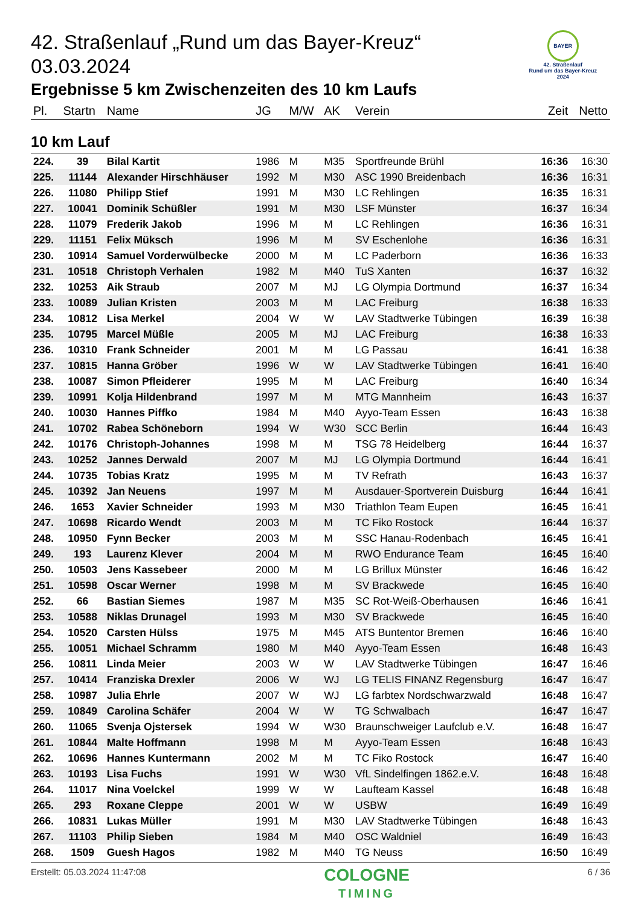42. Straßenlauf „Rund um das Bayer-Kreuz“ 03.03.2024
Ergebnisse 5 km Zwischenzeiten des 10 km Laufs
BAYER
42. Straßenlauf
Rund um das Bayer-Kreuz
2024
| Pl. | Startn | Name | JG | M/W | AK | Verein | Zeit | Netto |
| --- | --- | --- | --- | --- | --- | --- | --- | --- |
| 10 km Lauf | | | | | | | | |
| 224. | 39 | Bilal Kartit | 1986 | M | M35 | Sportfreunde Brühl | 16:36 | 16:30 |
| 225. | 11144 | Alexander Hirschhäuser | 1992 | M | M30 | ASC 1990 Breidenbach | 16:36 | 16:31 |
| 226. | 11080 | Philipp Stief | 1991 | M | M30 | LC Rehlingen | 16:35 | 16:31 |
| 227. | 10041 | Dominik Schüßler | 1991 | M | M30 | LSF Münster | 16:37 | 16:34 |
| 228. | 11079 | Frederik Jakob | 1996 | M | M | LC Rehlingen | 16:36 | 16:31 |
| 229. | 11151 | Felix Müksch | 1996 | M | M | SV Eschenlohe | 16:36 | 16:31 |
| 230. | 10914 | Samuel Vorderwülbecke | 2000 | M | M | LC Paderborn | 16:36 | 16:33 |
| 231. | 10518 | Christoph Verhalen | 1982 | M | M40 | TuS Xanten | 16:37 | 16:32 |
| 232. | 10253 | Aik Straub | 2007 | M | MJ | LG Olympia Dortmund | 16:37 | 16:34 |
| 233. | 10089 | Julian Kristen | 2003 | M | M | LAC Freiburg | 16:38 | 16:33 |
| 234. | 10812 | Lisa Merkel | 2004 | W | W | LAV Stadtwerke Tübingen | 16:39 | 16:38 |
| 235. | 10795 | Marcel Müßle | 2005 | M | MJ | LAC Freiburg | 16:38 | 16:33 |
| 236. | 10310 | Frank Schneider | 2001 | M | M | LG Passau | 16:41 | 16:38 |
| 237. | 10815 | Hanna Gröber | 1996 | W | W | LAV Stadtwerke Tübingen | 16:41 | 16:40 |
| 238. | 10087 | Simon Pfleiderer | 1995 | M | M | LAC Freiburg | 16:40 | 16:34 |
| 239. | 10991 | Kolja Hildenbrand | 1997 | M | M | MTG Mannheim | 16:43 | 16:37 |
| 240. | 10030 | Hannes Piffko | 1984 | M | M40 | Ayyo-Team Essen | 16:43 | 16:38 |
| 241. | 10702 | Rabea Schöneborn | 1994 | W | W30 | SCC Berlin | 16:44 | 16:43 |
| 242. | 10176 | Christoph-Johannes | 1998 | M | M | TSG 78 Heidelberg | 16:44 | 16:37 |
| 243. | 10252 | Jannes Derwald | 2007 | M | MJ | LG Olympia Dortmund | 16:44 | 16:41 |
| 244. | 10735 | Tobias Kratz | 1995 | M | M | TV Refrath | 16:43 | 16:37 |
| 245. | 10392 | Jan Neuens | 1997 | M | M | Ausdauer-Sportverein Duisburg | 16:44 | 16:41 |
| 246. | 1653 | Xavier Schneider | 1993 | M | M30 | Triathlon Team Eupen | 16:45 | 16:41 |
| 247. | 10698 | Ricardo Wendt | 2003 | M | M | TC Fiko Rostock | 16:44 | 16:37 |
| 248. | 10950 | Fynn Becker | 2003 | M | M | SSC Hanau-Rodenbach | 16:45 | 16:41 |
| 249. | 193 | Laurenz Klever | 2004 | M | M | RWO Endurance Team | 16:45 | 16:40 |
| 250. | 10503 | Jens Kassebeer | 2000 | M | M | LG Brillux Münster | 16:46 | 16:42 |
| 251. | 10598 | Oscar Werner | 1998 | M | M | SV Brackwede | 16:45 | 16:40 |
| 252. | 66 | Bastian Siemes | 1987 | M | M35 | SC Rot-Weiß-Oberhausen | 16:46 | 16:41 |
| 253. | 10588 | Niklas Drunagel | 1993 | M | M30 | SV Brackwede | 16:45 | 16:40 |
| 254. | 10520 | Carsten Hülss | 1975 | M | M45 | ATS Buntentor Bremen | 16:46 | 16:40 |
| 255. | 10051 | Michael Schramm | 1980 | M | M40 | Ayyo-Team Essen | 16:48 | 16:43 |
| 256. | 10811 | Linda Meier | 2003 | W | W | LAV Stadtwerke Tübingen | 16:47 | 16:46 |
| 257. | 10414 | Franziska Drexler | 2006 | W | WJ | LG TELIS FINANZ Regensburg | 16:47 | 16:47 |
| 258. | 10987 | Julia Ehrle | 2007 | W | WJ | LG farbtex Nordschwarzwald | 16:48 | 16:47 |
| 259. | 10849 | Carolina Schäfer | 2004 | W | W | TG Schwalbach | 16:47 | 16:47 |
| 260. | 11065 | Svenja Ojstersek | 1994 | W | W30 | Braunschweiger Laufclub e.V. | 16:48 | 16:47 |
| 261. | 10844 | Malte Hoffmann | 1998 | M | M | Ayyo-Team Essen | 16:48 | 16:43 |
| 262. | 10696 | Hannes Kuntermann | 2002 | M | M | TC Fiko Rostock | 16:47 | 16:40 |
| 263. | 10193 | Lisa Fuchs | 1991 | W | W30 | VfL Sindelfingen 1862.e.V. | 16:48 | 16:48 |
| 264. | 11017 | Nina Voelckel | 1999 | W | W | Laufteam Kassel | 16:48 | 16:48 |
| 265. | 293 | Roxane Cleppe | 2001 | W | W | USBW | 16:49 | 16:49 |
| 266. | 10831 | Lukas Müller | 1991 | M | M30 | LAV Stadtwerke Tübingen | 16:48 | 16:43 |
| 267. | 11103 | Philip Sieben | 1984 | M | M40 | OSC Waldniel | 16:49 | 16:43 |
| 268. | 1509 | Guesh Hagos | 1982 | M | M40 | TG Neuss | 16:50 | 16:49 |
Erstellt: 05.03.2024 11:47:08
COLOGNE
TIMING
6 / 36